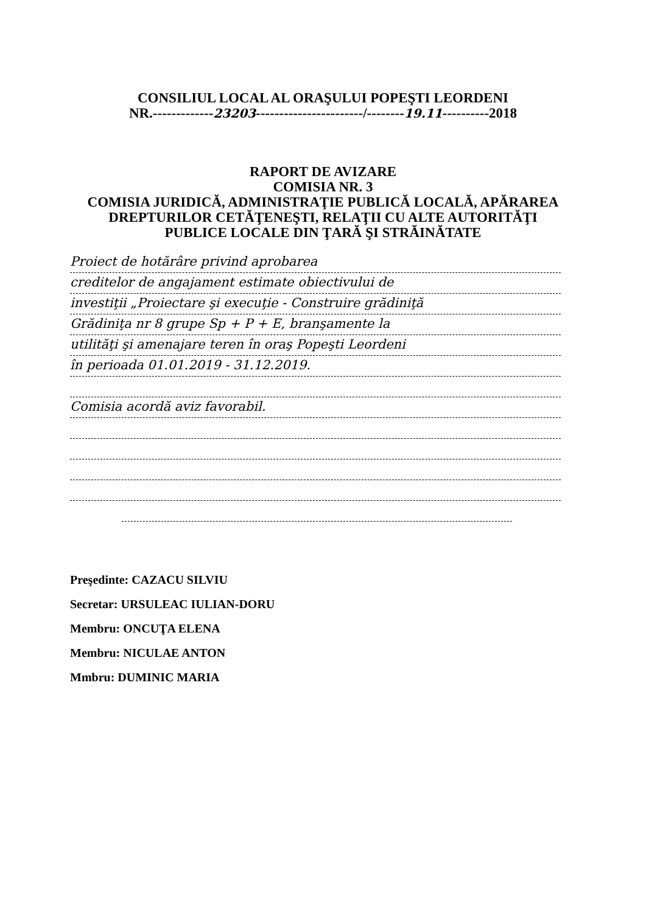CONSILIUL LOCAL AL ORAŞULUI POPEŞTI LEORDENI
NR.-------------23203-----------------------/--------19.11----------2018
RAPORT DE AVIZARE
COMISIA NR. 3
COMISIA JURIDICĂ, ADMINISTRAŢIE PUBLICĂ LOCALĂ, APĂRAREA
DREPTURILOR CETĂŢENEŞTI, RELAŢII CU ALTE AUTORITĂŢI
PUBLICE LOCALE DIN ŢARĂ ŞI STRĂINĂTATE
Proiect de hotărâre privind aprobarea
creditelor de angajament estimate obiectivului de
investiţii „Proiectare şi execuţie - Construire grădiniţă
Grădiniţa nr 8 grupe Sp + P + E, branşamente la
utilităţi şi amenajare teren în oraş Popeşti Leordeni
în perioada 01.01.2019 - 31.12.2019.
Comisia acordă aviz favorabil.
Preşedinte: CAZACU SILVIU
Secretar: URSULEAC IULIAN-DORU
Membru: ONCUŢA ELENA
Membru: NICULAE ANTON
Mmbru: DUMINIC MARIA